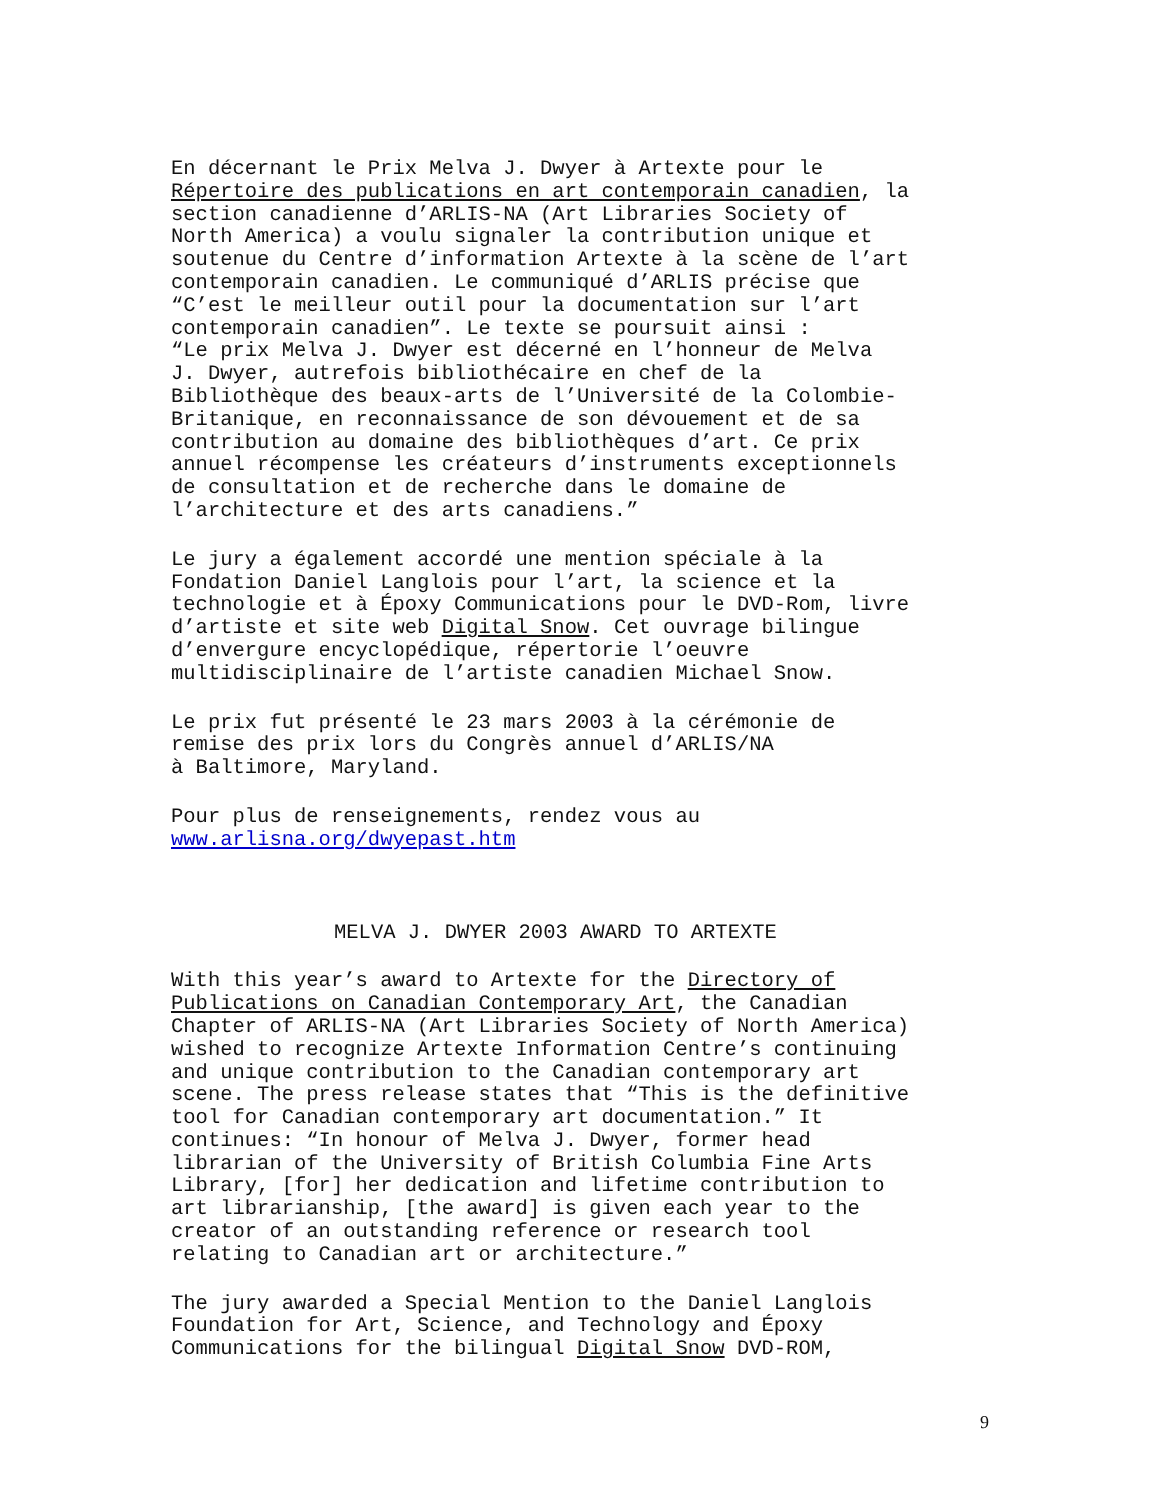En décernant le Prix Melva J. Dwyer à Artexte pour le Répertoire des publications en art contemporain canadien, la section canadienne d’ARLIS-NA (Art Libraries Society of North America) a voulu signaler la contribution unique et soutenue du Centre d’information Artexte à la scène de l’art contemporain canadien. Le communiqué d’ARLIS précise que “C’est le meilleur outil pour la documentation sur l’art contemporain canadien”. Le texte se poursuit ainsi : “Le prix Melva J. Dwyer est décerné en l’honneur de Melva J. Dwyer, autrefois bibliothécaire en chef de la Bibliothèque des beaux-arts de l’Université de la Colombie- Britanique, en reconnaissance de son dévouement et de sa contribution au domaine des bibliothèques d’art. Ce prix annuel récompense les créateurs d’instruments exceptionnels de consultation et de recherche dans le domaine de l’architecture et des arts canadiens.”
Le jury a également accordé une mention spéciale à la Fondation Daniel Langlois pour l’art, la science et la technologie et à Époxy Communications pour le DVD-Rom, livre d’artiste et site web Digital Snow. Cet ouvrage bilingue d’envergure encyclopédique, répertorie l’oeuvre multidisciplinaire de l’artiste canadien Michael Snow.
Le prix fut présenté le 23 mars 2003 à la cérémonie de remise des prix lors du Congrès annuel d’ARLIS/NA à Baltimore, Maryland.
Pour plus de renseignements, rendez vous au www.arlisna.org/dwyepast.htm
MELVA J. DWYER 2003 AWARD TO ARTEXTE
With this year’s award to Artexte for the Directory of Publications on Canadian Contemporary Art, the Canadian Chapter of ARLIS-NA (Art Libraries Society of North America) wished to recognize Artexte Information Centre’s continuing and unique contribution to the Canadian contemporary art scene. The press release states that “This is the definitive tool for Canadian contemporary art documentation.” It continues: “In honour of Melva J. Dwyer, former head librarian of the University of British Columbia Fine Arts Library, [for] her dedication and lifetime contribution to art librarianship, [the award] is given each year to the creator of an outstanding reference or research tool relating to Canadian art or architecture.”
The jury awarded a Special Mention to the Daniel Langlois Foundation for Art, Science, and Technology and Époxy Communications for the bilingual Digital Snow DVD-ROM,
9